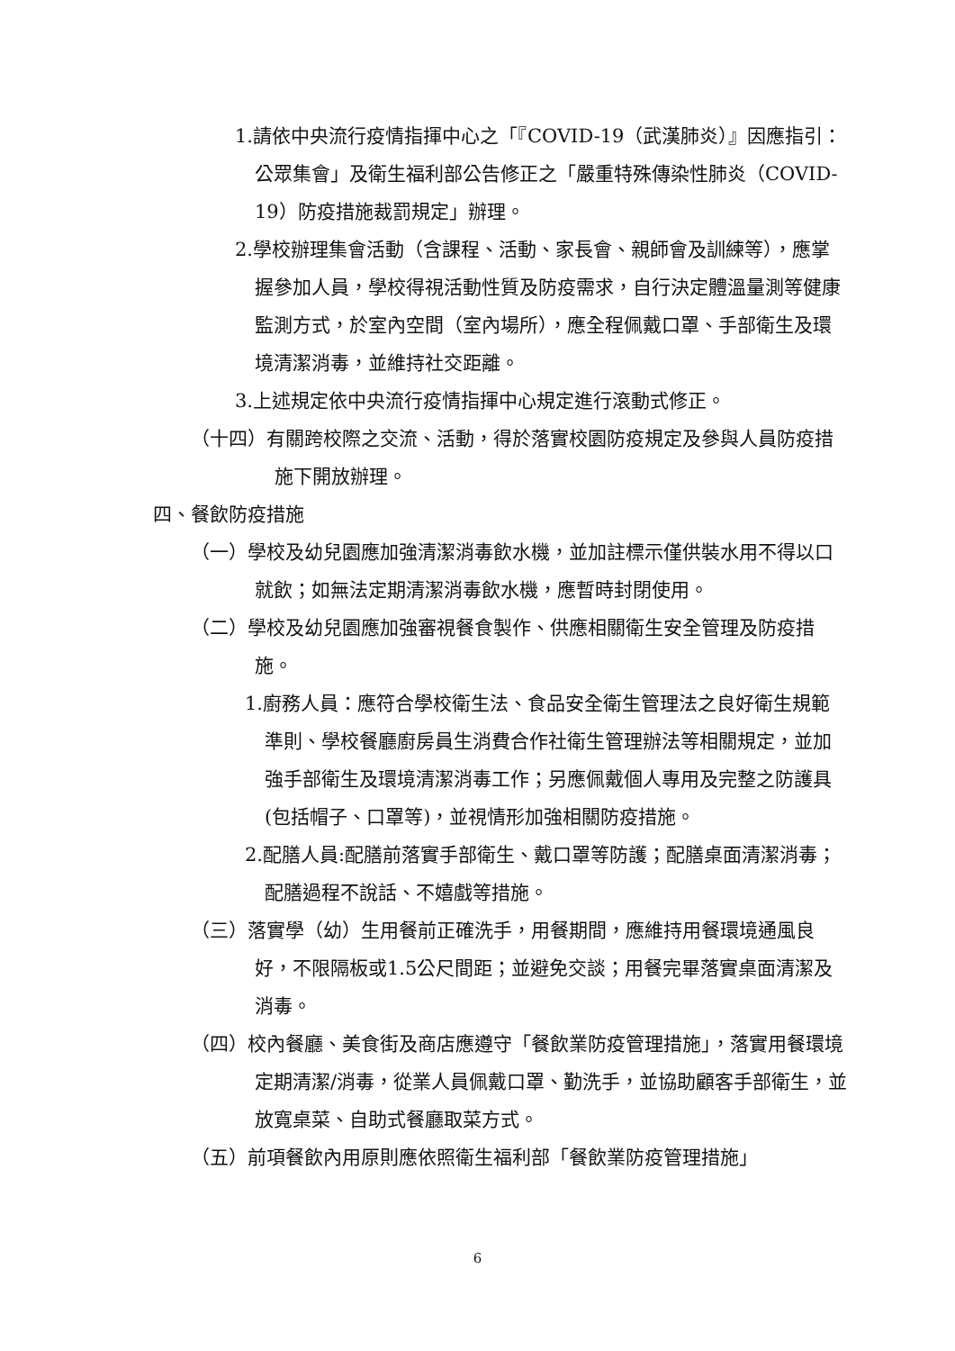1.請依中央流行疫情指揮中心之「『COVID-19（武漢肺炎）』因應指引：公眾集會」及衛生福利部公告修正之「嚴重特殊傳染性肺炎（COVID-19）防疫措施裁罰規定」辦理。
2.學校辦理集會活動（含課程、活動、家長會、親師會及訓練等），應掌握參加人員，學校得視活動性質及防疫需求，自行決定體溫量測等健康監測方式，於室內空間（室內場所），應全程佩戴口罩、手部衛生及環境清潔消毒，並維持社交距離。
3.上述規定依中央流行疫情指揮中心規定進行滾動式修正。
（十四）有關跨校際之交流、活動，得於落實校園防疫規定及參與人員防疫措施下開放辦理。
四、餐飲防疫措施
（一）學校及幼兒園應加強清潔消毒飲水機，並加註標示僅供裝水用不得以口就飲；如無法定期清潔消毒飲水機，應暫時封閉使用。
（二）學校及幼兒園應加強審視餐食製作、供應相關衛生安全管理及防疫措施。
1.廚務人員：應符合學校衛生法、食品安全衛生管理法之良好衛生規範準則、學校餐廳廚房員生消費合作社衛生管理辦法等相關規定，並加強手部衛生及環境清潔消毒工作；另應佩戴個人專用及完整之防護具(包括帽子、口罩等)，並視情形加強相關防疫措施。
2.配膳人員:配膳前落實手部衛生、戴口罩等防護；配膳桌面清潔消毒；配膳過程不說話、不嬉戲等措施。
（三）落實學（幼）生用餐前正確洗手，用餐期間，應維持用餐環境通風良好，不限隔板或1.5公尺間距；並避免交談；用餐完畢落實桌面清潔及消毒。
（四）校內餐廳、美食街及商店應遵守「餐飲業防疫管理措施」，落實用餐環境定期清潔/消毒，從業人員佩戴口罩、勤洗手，並協助顧客手部衛生，並放寬桌菜、自助式餐廳取菜方式。
（五）前項餐飲內用原則應依照衛生福利部「餐飲業防疫管理措施」
6